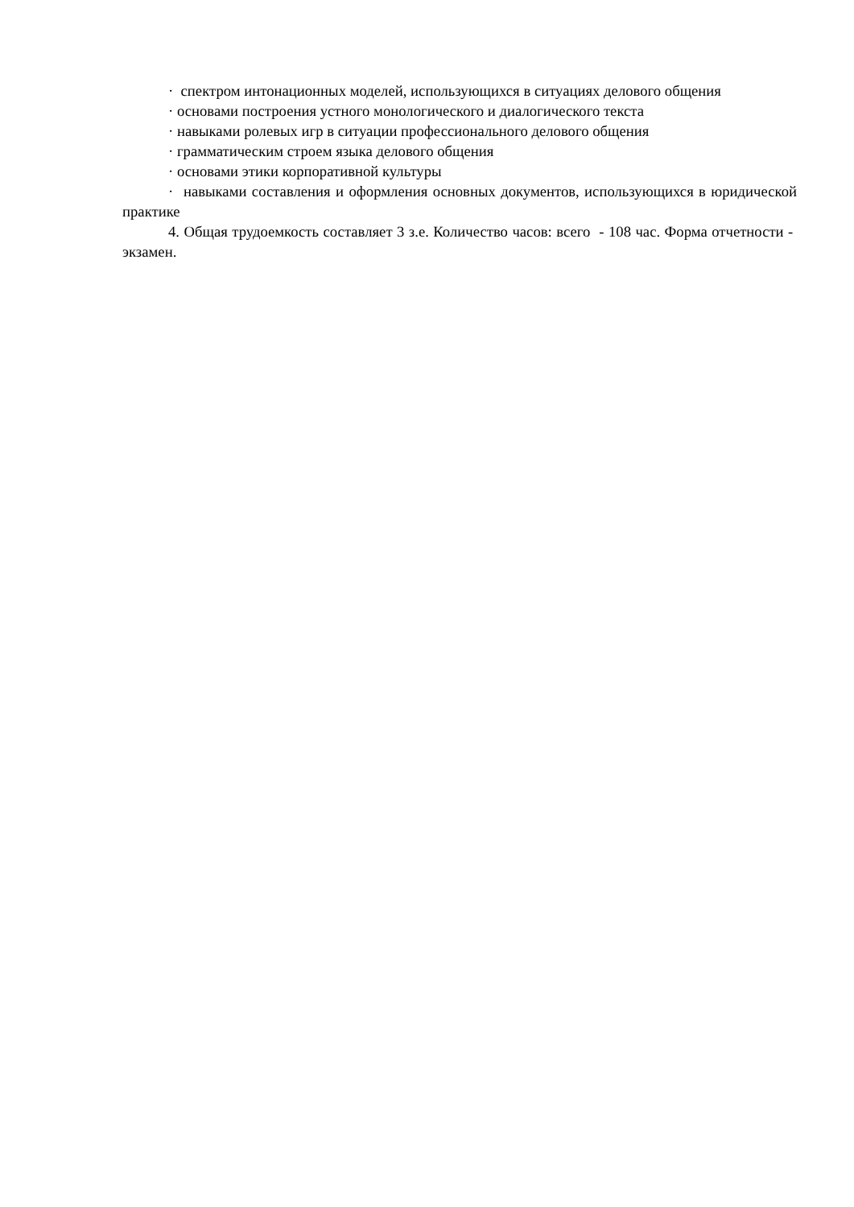· спектром интонационных моделей, использующихся в ситуациях делового общения
· основами построения устного монологического и диалогического текста
· навыками ролевых игр в ситуации профессионального делового общения
· грамматическим строем языка делового общения
· основами этики корпоративной культуры
· навыками составления и оформления основных документов, использующихся в юридической практике
4. Общая трудоемкость составляет 3 з.е. Количество часов: всего - 108 час. Форма отчетности - экзамен.